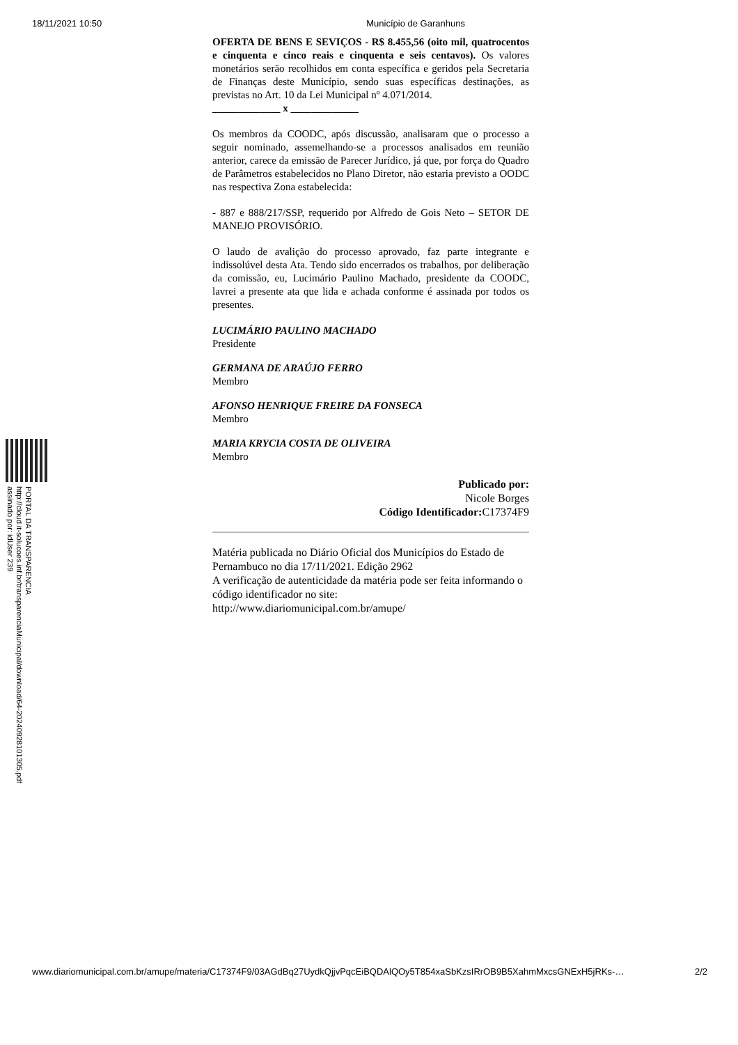18/11/2021 10:50 Município de Garanhuns
OFERTA DE BENS E SEVIÇOS - R$ 8.455,56 (oito mil, quatrocentos e cinquenta e cinco reais e cinquenta e seis centavos). Os valores monetários serão recolhidos em conta específica e geridos pela Secretaria de Finanças deste Município, sendo suas específicas destinações, as previstas no Art. 10 da Lei Municipal nº 4.071/2014.
_____________ x _____________
Os membros da COODC, após discussão, analisaram que o processo a seguir nominado, assemelhando-se a processos analisados em reunião anterior, carece da emissão de Parecer Jurídico, já que, por força do Quadro de Parâmetros estabelecidos no Plano Diretor, não estaria previsto a OODC nas respectiva Zona estabelecida:
- 887 e 888/217/SSP, requerido por Alfredo de Gois Neto – SETOR DE MANEJO PROVISÓRIO.
O laudo de avalição do processo aprovado, faz parte integrante e indissolúvel desta Ata. Tendo sido encerrados os trabalhos, por deliberação da comissão, eu, Lucimário Paulino Machado, presidente da COODC, lavrei a presente ata que lida e achada conforme é assinada por todos os presentes.
LUCIMÁRIO PAULINO MACHADO
Presidente
GERMANA DE ARAÚJO FERRO
Membro
AFONSO HENRIQUE FREIRE DA FONSECA
Membro
MARIA KRYCIA COSTA DE OLIVEIRA
Membro
Publicado por:
Nicole Borges
Código Identificador: C17374F9
Matéria publicada no Diário Oficial dos Municípios do Estado de Pernambuco no dia 17/11/2021. Edição 2962
A verificação de autenticidade da matéria pode ser feita informando o código identificador no site:
http://www.diariomunicipal.com.br/amupe/
PORTAL DA TRANSPARENCIA
http://cloud.it-solucoes.inf.br/transparenciaMunicipal/download/64-20240928101305.pdf
assinado por: idUser 239
www.diariomunicipal.com.br/amupe/materia/C17374F9/03AGdBq27UydkQjjvPqcEiBQDAlQOy5T854xaSbKzsIRrOB9B5XahmMxcsGNExH5jRKs-… 2/2